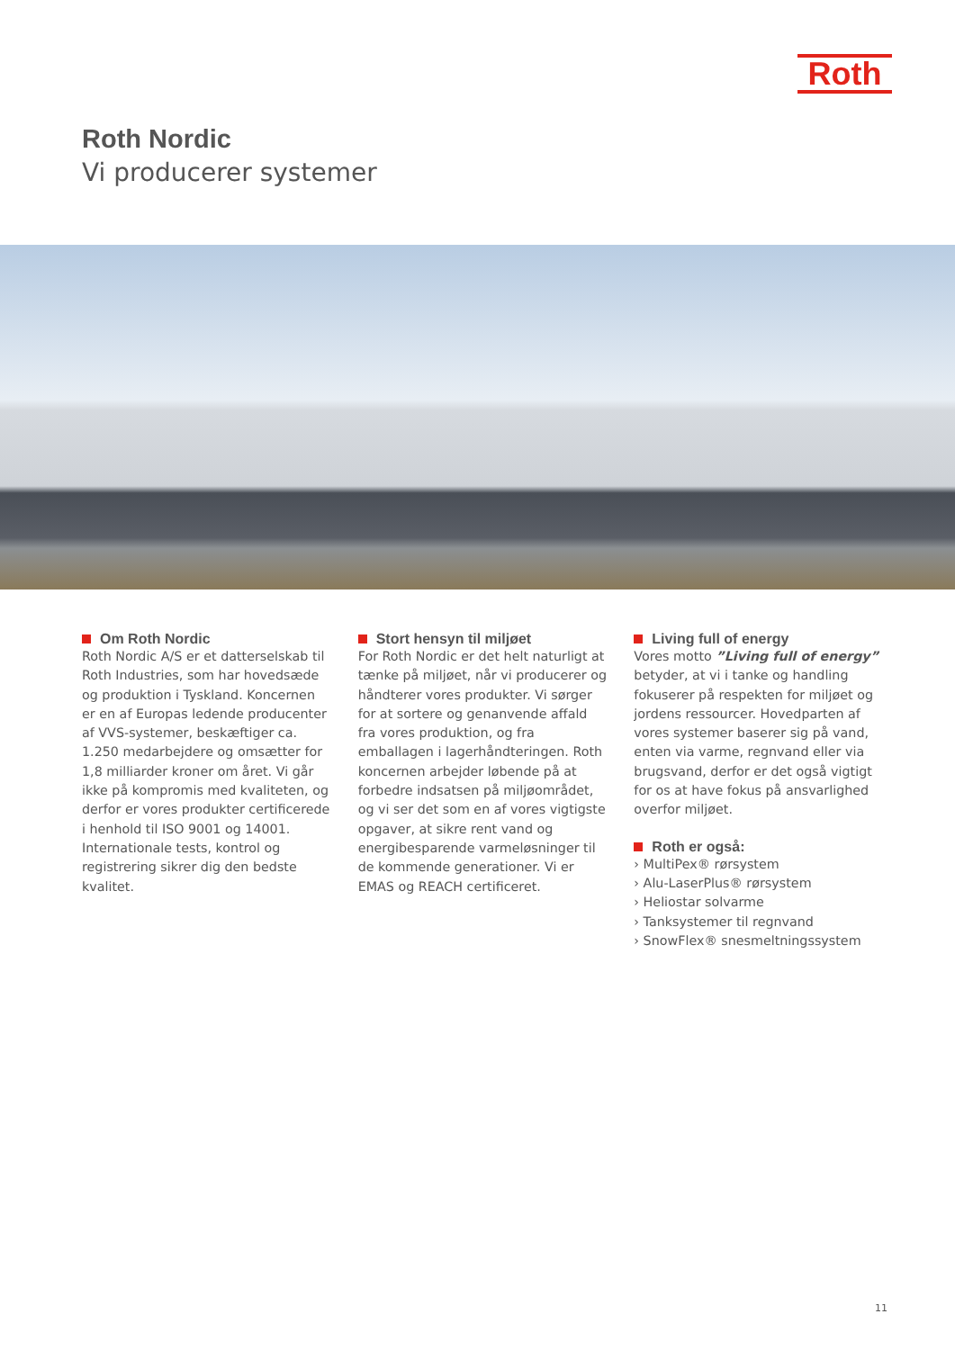Roth
Roth Nordic
Vi producerer systemer
Om Roth Nordic
Roth Nordic A/S er et datterselskab til Roth Industries, som har hovedsæde og produktion i Tyskland. Koncernen er en af Europas ledende producenter af VVS-systemer, beskæftiger ca. 1.250 medarbejdere og omsætter for 1,8 milliarder kroner om året. Vi går ikke på kompromis med kvaliteten, og derfor er vores produkter certificerede i henhold til ISO 9001 og 14001. Internationale tests, kontrol og registrering sikrer dig den bedste kvalitet.
Stort hensyn til miljøet
For Roth Nordic er det helt naturligt at tænke på miljøet, når vi producerer og håndterer vores produkter. Vi sørger for at sortere og genanvende affald fra vores produktion, og fra emballagen i lagerhåndteringen. Roth koncernen arbejder løbende på at forbedre indsatsen på miljøområdet, og vi ser det som en af vores vigtigste opgaver, at sikre rent vand og energibesparende varmeløsninger til de kommende generationer. Vi er EMAS og REACH certificeret.
Living full of energy
Vores motto ”Living full of energy” betyder, at vi i tanke og handling fokuserer på respekten for miljøet og jordens ressourcer. Hovedparten af vores systemer baserer sig på vand, enten via varme, regnvand eller via brugsvand, derfor er det også vigtigt for os at have fokus på ansvarlighed overfor miljøet.
Roth er også:
› MultiPex® rørsystem
› Alu-LaserPlus® rørsystem
› Heliostar solvarme
› Tanksystemer til regnvand
› SnowFlex® snesmeltningssystem
11